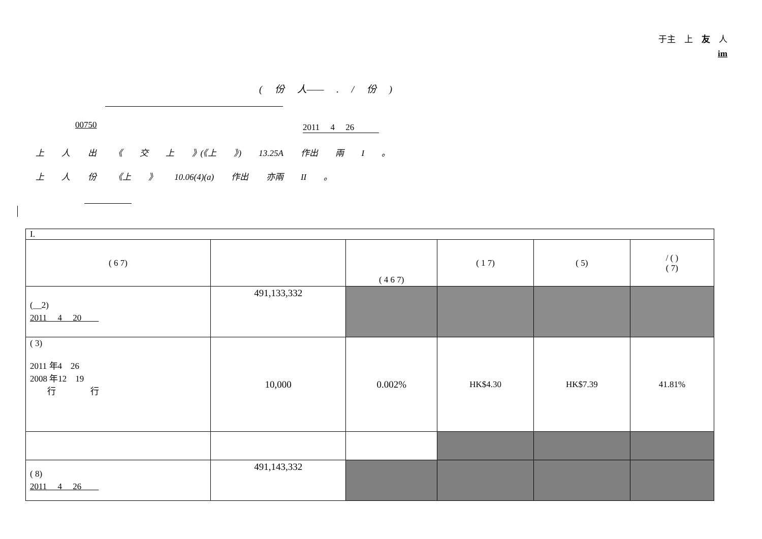于主　上　友　人
im
( 份 人—— . / 份 )
00750 2011　 4　 26
上 人 出 《 交 上 》(《上 》) 13.25A 作出 兩 I 。
上 人 份 《上 》 10.06(4)(a) 作出 亦兩 II 。
| I. | | | | | |
| ( 6 7) | | ( 4 6 7) | ( 1 7) | ( 5) | / ( ) ( 7) |
| (__2) 2011 4 20 | 491,133,332 | | | | |
| ( 3) 2011 年4 26 2008 年12 19 行 行 | 10,000 | 0.002% | HK$4.30 | HK$7.39 | 41.81% |
| ( 8) 2011 4 26 | 491,143,332 | | | | |